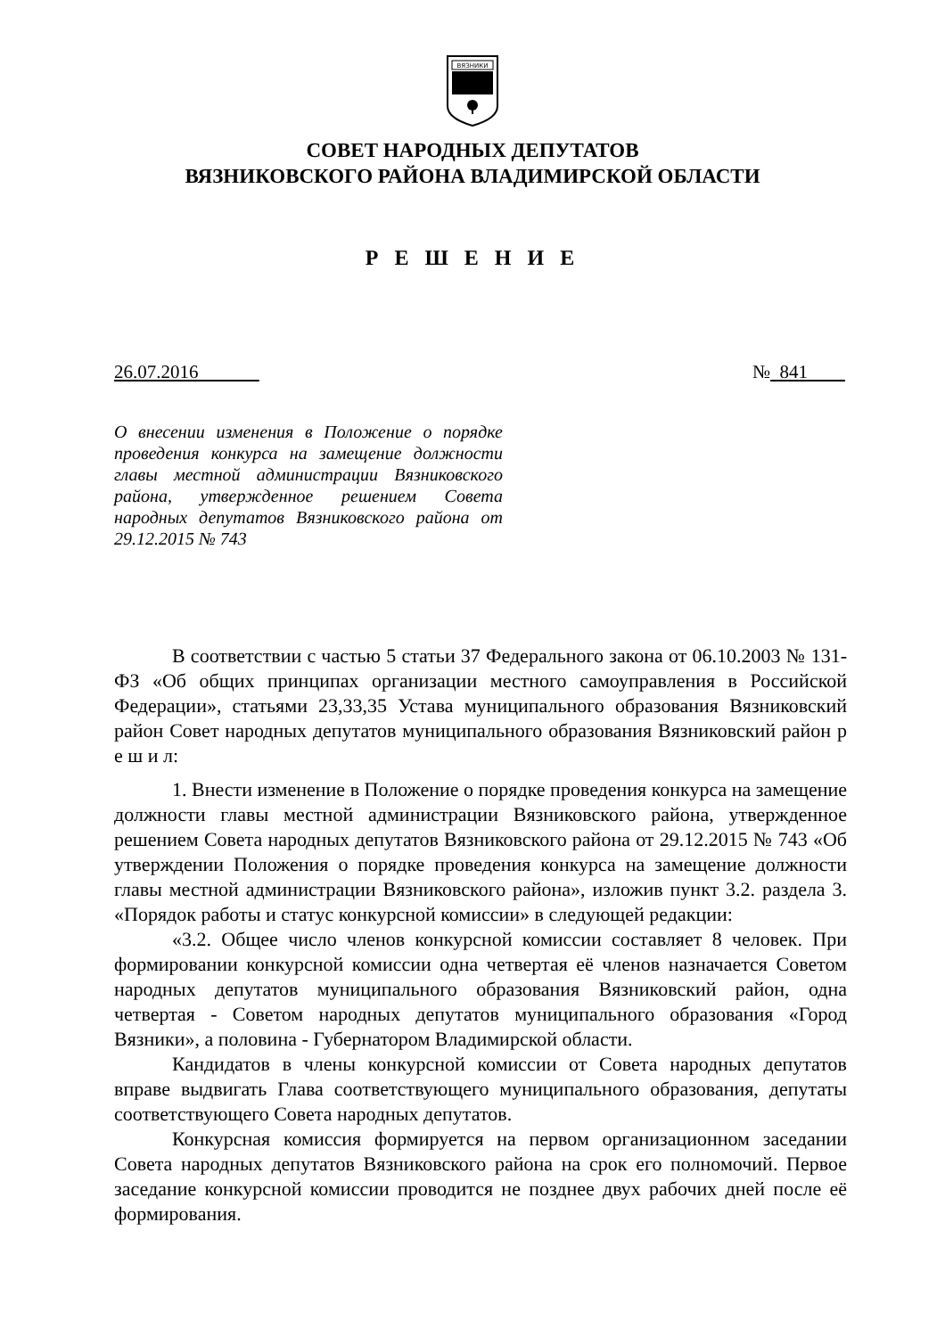ВЯЗНИКИ
СОВЕТ НАРОДНЫХ ДЕПУТАТОВ
ВЯЗНИКОВСКОГО РАЙОНА ВЛАДИМИРСКОЙ ОБЛАСТИ
Р Е Ш Е Н И Е
26.07.2016 № 841
О внесении изменения в Положение о порядке проведения конкурса на замещение должности главы местной администрации Вязниковского района, утвержденное решением Совета народных депутатов Вязниковского района от 29.12.2015 № 743
В соответствии с частью 5 статьи 37 Федерального закона от 06.10.2003 № 131-ФЗ «Об общих принципах организации местного самоуправления в Российской Федерации», статьями 23,33,35 Устава муниципального образования Вязниковский район Совет народных депутатов муниципального образования Вязниковский район р е ш и л:
1. Внести изменение в Положение о порядке проведения конкурса на замещение должности главы местной администрации Вязниковского района, утвержденное решением Совета народных депутатов Вязниковского района от 29.12.2015 № 743 «Об утверждении Положения о порядке проведения конкурса на замещение должности главы местной администрации Вязниковского района», изложив пункт 3.2. раздела 3. «Порядок работы и статус конкурсной комиссии» в следующей редакции:
«3.2. Общее число членов конкурсной комиссии составляет 8 человек. При формировании конкурсной комиссии одна четвертая её членов назначается Советом народных депутатов муниципального образования Вязниковский район, одна четвертая - Советом народных депутатов муниципального образования «Город Вязники», а половина - Губернатором Владимирской области.
Кандидатов в члены конкурсной комиссии от Совета народных депутатов вправе выдвигать Глава соответствующего муниципального образования, депутаты соответствующего Совета народных депутатов.
Конкурсная комиссия формируется на первом организационном заседании Совета народных депутатов Вязниковского района на срок его полномочий. Первое заседание конкурсной комиссии проводится не позднее двух рабочих дней после её формирования.